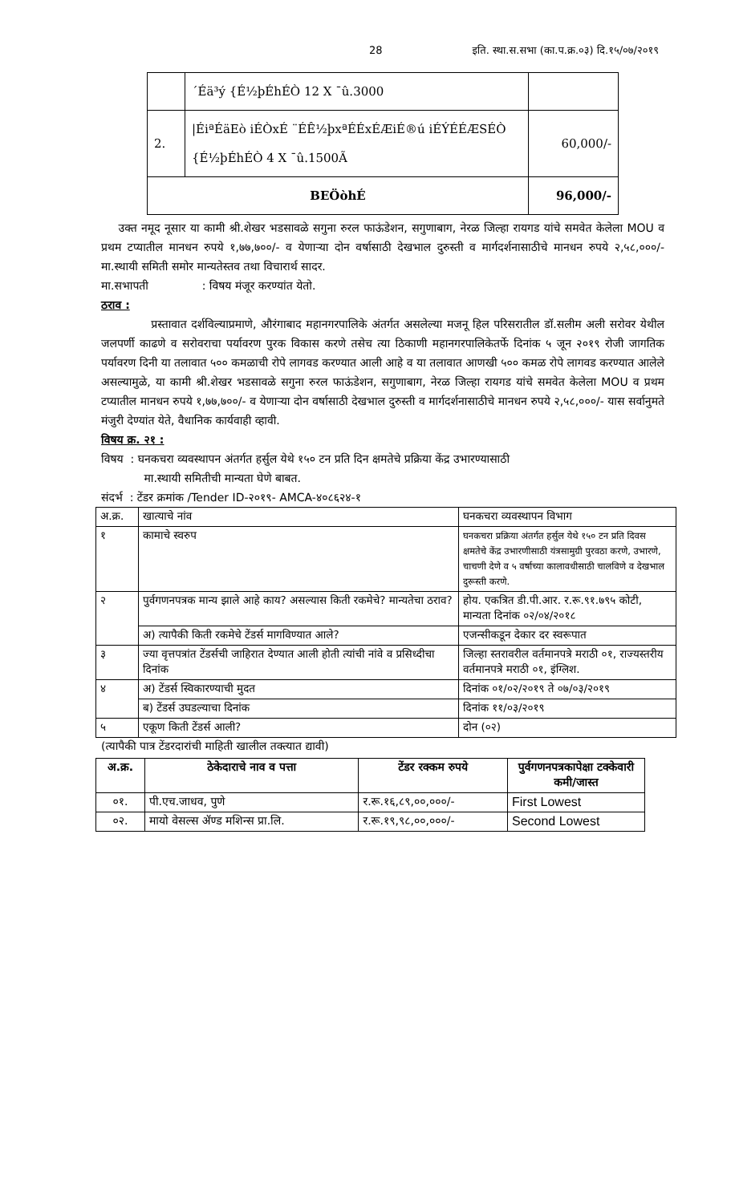28 इति. स्था.स.सभा (का.प.क्र.०३) दि.१५/०७/२०१९
| | ´Éä³ý {É½þÉhÉÒ 12 X ¯û.3000 | |
| 2. | /ÉiªÉäEò iÉÒxÉ ¨ÉÊ½þxªÉÉxÉÆiÉ®ú iÉÝÉÉÆSÉÒ {É½þÉhÉÒ 4 X ¯û.1500Ã | 60,000/- |
| BEÖòhÉ | | 96,000/- |
उक्त नमूद नूसार या कामी श्री.शेखर भडसावळे सगुना रुरल फाऊंडेशन, सगुणाबाग, नेरळ जिल्हा रायगड यांचे समवेत केलेला MOU व प्रथम टप्यातील मानधन रुपये १,७७,७००/- व येणाऱ्या दोन वर्षासाठी देखभाल दुरुस्ती व मार्गदर्शनासाठीचे मानधन रुपये २,५८,०००/- मा.स्थायी समिती समोर मान्यतेस्तव तथा विचारार्थ सादर.
मा.सभापती : विषय मंजूर करण्यांत येतो.
ठराव :
प्रस्तावात दर्शविल्याप्रमाणे, औरंगाबाद महानगरपालिके अंतर्गत असलेल्या मजनू हिल परिसरातील डॉ.सलीम अली सरोवर येथील जलपर्णी काढणे व सरोवराचा पर्यावरण पुरक विकास करणे तसेच त्या ठिकाणी महानगरपालिकेतर्फे दिनांक ५ जून २०१९ रोजी जागतिक पर्यावरण दिनी या तलावात ५०० कमळाची रोपे लागवड करण्यात आली आहे व या तलावात आणखी ५०० कमळ रोपे लागवड करण्यात आलेले असल्यामुळे, या कामी श्री.शेखर भडसावळे सगुना रुरल फाऊंडेशन, सगुणाबाग, नेरळ जिल्हा रायगड यांचे समवेत केलेला MOU व प्रथम टप्यातील मानधन रुपये १,७७,७००/- व येणाऱ्या दोन वर्षासाठी देखभाल दुरुस्ती व मार्गदर्शनासाठीचे मानधन रुपये २,५८,०००/- यास सर्वानुमते मंजुरी देण्यांत येते, वैधानिक कार्यवाही व्हावी.
विषय क्र. २१ :
विषय : घनकचरा व्यवस्थापन अंतर्गत हर्सुल येथे १५० टन प्रति दिन क्षमतेचे प्रक्रिया केंद्र उभारण्यासाठी
मा.स्थायी समितीची मान्यता घेणे बाबत.
संदर्भ : टेंडर क्रमांक /Tender ID-२०१९- AMCA-४०८६२४-१
| अ.क्र. | खात्याचे नांव | घनकचरा व्यवस्थापन विभाग |
| १ | कामाचे स्वरुप | घनकचरा प्रक्रिया अंतर्गत हर्सुल येथे १५० टन प्रति दिवस क्षमतेचे केंद्र उभारणीसाठी यंत्रसामुग्री पुरवठा करणे, उभारणे, चाचणी देणे व ५ वर्षाच्या कालावधीसाठी चालविणे व देखभाल दुरूस्ती करणे. |
| २ | पुर्वगणनपत्रक मान्य झाले आहे काय? असल्यास किती रकमेचे? मान्यतेचा ठराव? | होय. एकत्रित डी.पी.आर. र.रू.९१.७९५ कोटी, मान्यता दिनांक ०२/०४/२०१८ |
| | अ) त्यापैकी किती रकमेचे टेंडर्स मागविण्यात आले? | एजन्सीकडून देकार दर स्वरूपात |
| ३ | ज्या वृत्तपत्रांत टेंडर्सची जाहिरात देण्यात आली होती त्यांची नांवे व प्रसिध्दीचा दिनांक | जिल्हा स्तरावरील वर्तमानपत्रे मराठी ०१, राज्यस्तरीय वर्तमानपत्रे मराठी ०१, इंग्लिश. |
| ४ | अ) टेंडर्स स्विकारण्याची मुदत | दिनांक ०१/०२/२०१९ ते ०७/०३/२०१९ |
| | ब) टेंडर्स उघडल्याचा दिनांक | दिनांक ११/०३/२०१९ |
| ५ | एकूण किती टेंडर्स आली? | दोन (०२) |
(त्यापैकी पात्र टेंडरदारांची माहिती खालील तक्त्यात द्यावी)
| अ.क्र. | ठेकेदाराचे नाव व पत्ता | टेंडर रक्कम रुपये | पुर्वगणनपत्रकापेक्षा टक्केवारी कमी/जास्त |
| --- | --- | --- | --- |
| ०१. | पी.एच.जाधव, पुणे | र.रू.१६,८९,००,०००/- | First Lowest |
| ०२. | मायो वेसल्स ॲण्ड मशिन्स प्रा.लि. | र.रू.१९,९८,००,०००/- | Second Lowest |